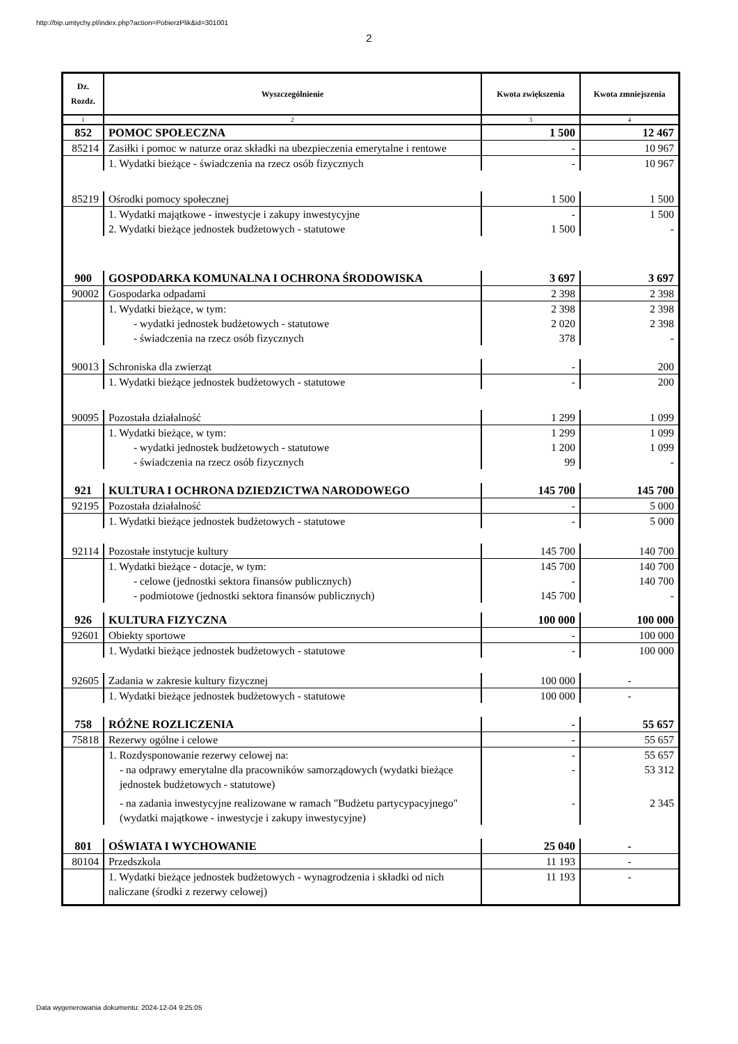http://bip.umtychy.pl/index.php?action=PobierzPlik&id=301001
2
| Dz. Rozdz. | Wyszczególnienie | Kwota zwiększenia | Kwota zmniejszenia |
| --- | --- | --- | --- |
| 1 | 2 | 3 | 4 |
| 852 | POMOC SPOŁECZNA | 1 500 | 12 467 |
| 85214 | Zasiłki i pomoc w naturze oraz składki na ubezpieczenia emerytalne i rentowe | - | 10 967 |
| | 1. Wydatki bieżące - świadczenia na rzecz osób fizycznych | - | 10 967 |
| 85219 | Ośrodki pomocy społecznej | 1 500 | 1 500 |
| | 1. Wydatki majątkowe - inwestycje i zakupy inwestycyjne 2. Wydatki bieżące jednostek budżetowych - statutowe | - 1 500 | 1 500 - |
| 900 | GOSPODARKA KOMUNALNA I OCHRONA ŚRODOWISKA | 3 697 | 3 697 |
| 90002 | Gospodarka odpadami | 2 398 | 2 398 |
| | 1. Wydatki bieżące, w tym: - wydatki jednostek budżetowych - statutowe - świadczenia na rzecz osób fizycznych | 2 398 2 020 378 | 2 398 2 398 - |
| 90013 | Schroniska dla zwierząt | - | 200 |
| | 1. Wydatki bieżące jednostek budżetowych - statutowe | - | 200 |
| 90095 | Pozostała działalność | 1 299 | 1 099 |
| | 1. Wydatki bieżące, w tym: - wydatki jednostek budżetowych - statutowe - świadczenia na rzecz osób fizycznych | 1 299 1 200 99 | 1 099 1 099 - |
| 921 | KULTURA I OCHRONA DZIEDZICTWA NARODOWEGO | 145 700 | 145 700 |
| 92195 | Pozostała działalność | - | 5 000 |
| | 1. Wydatki bieżące jednostek budżetowych - statutowe | - | 5 000 |
| 92114 | Pozostałe instytucje kultury | 145 700 | 140 700 |
| | 1. Wydatki bieżące - dotacje, w tym: - celowe (jednostki sektora finansów publicznych) - podmiotowe (jednostki sektora finansów publicznych) | 145 700 - 145 700 | 140 700 140 700 - |
| 926 | KULTURA FIZYCZNA | 100 000 | 100 000 |
| 92601 | Obiekty sportowe | - | 100 000 |
| | 1. Wydatki bieżące jednostek budżetowych - statutowe | - | 100 000 |
| 92605 | Zadania w zakresie kultury fizycznej | 100 000 | - |
| | 1. Wydatki bieżące jednostek budżetowych - statutowe | 100 000 | - |
| 758 | RÓŻNE ROZLICZENIA | - | 55 657 |
| 75818 | Rezerwy ogólne i celowe | - | 55 657 |
| | 1. Rozdysponowanie rezerwy celowej na: | - | 55 657 |
| | - na odprawy emerytalne dla pracowników samorządowych (wydatki bieżące jednostek budżetowych - statutowe) | - | 53 312 |
| | - na zadania inwestycyjne realizowane w ramach "Budżetu partycypacyjnego" (wydatki majątkowe - inwestycje i zakupy inwestycyjne) | - | 2 345 |
| 801 | OŚWIATA I WYCHOWANIE | 25 040 | - |
| 80104 | Przedszkola | 11 193 | - |
| | 1. Wydatki bieżące jednostek budżetowych - wynagrodzenia i składki od nich naliczane (środki z rezerwy celowej) | 11 193 | - |
Data wygenerowania dokumentu: 2024-12-04 9:25:05